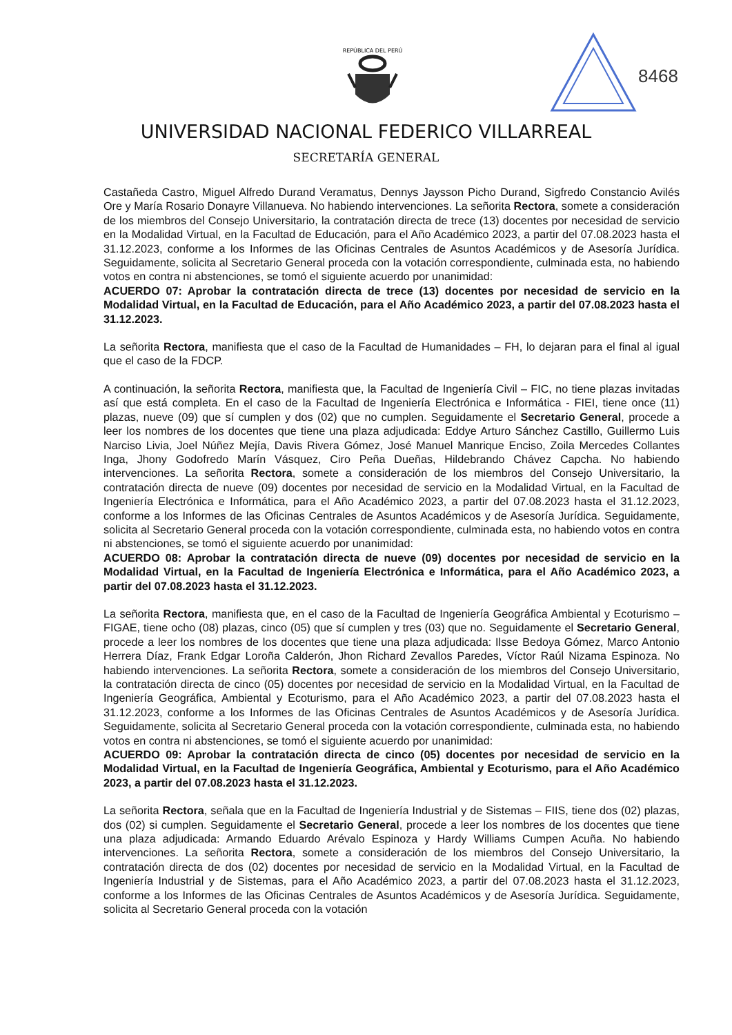REPÚBLICA DEL PERÚ
8468
UNIVERSIDAD NACIONAL FEDERICO VILLARREAL
SECRETARÍA GENERAL
Castañeda Castro, Miguel Alfredo Durand Veramatus, Dennys Jaysson Picho Durand, Sigfredo Constancio Avilés Ore y María Rosario Donayre Villanueva. No habiendo intervenciones. La señorita Rectora, somete a consideración de los miembros del Consejo Universitario, la contratación directa de trece (13) docentes por necesidad de servicio en la Modalidad Virtual, en la Facultad de Educación, para el Año Académico 2023, a partir del 07.08.2023 hasta el 31.12.2023, conforme a los Informes de las Oficinas Centrales de Asuntos Académicos y de Asesoría Jurídica. Seguidamente, solicita al Secretario General proceda con la votación correspondiente, culminada esta, no habiendo votos en contra ni abstenciones, se tomó el siguiente acuerdo por unanimidad:
ACUERDO 07: Aprobar la contratación directa de trece (13) docentes por necesidad de servicio en la Modalidad Virtual, en la Facultad de Educación, para el Año Académico 2023, a partir del 07.08.2023 hasta el 31.12.2023.
La señorita Rectora, manifiesta que el caso de la Facultad de Humanidades – FH, lo dejaran para el final al igual que el caso de la FDCP.
A continuación, la señorita Rectora, manifiesta que, la Facultad de Ingeniería Civil – FIC, no tiene plazas invitadas así que está completa. En el caso de la Facultad de Ingeniería Electrónica e Informática - FIEI, tiene once (11) plazas, nueve (09) que sí cumplen y dos (02) que no cumplen. Seguidamente el Secretario General, procede a leer los nombres de los docentes que tiene una plaza adjudicada: Eddye Arturo Sánchez Castillo, Guillermo Luis Narciso Livia, Joel Núñez Mejía, Davis Rivera Gómez, José Manuel Manrique Enciso, Zoila Mercedes Collantes Inga, Jhony Godofredo Marín Vásquez, Ciro Peña Dueñas, Hildebrando Chávez Capcha. No habiendo intervenciones. La señorita Rectora, somete a consideración de los miembros del Consejo Universitario, la contratación directa de nueve (09) docentes por necesidad de servicio en la Modalidad Virtual, en la Facultad de Ingeniería Electrónica e Informática, para el Año Académico 2023, a partir del 07.08.2023 hasta el 31.12.2023, conforme a los Informes de las Oficinas Centrales de Asuntos Académicos y de Asesoría Jurídica. Seguidamente, solicita al Secretario General proceda con la votación correspondiente, culminada esta, no habiendo votos en contra ni abstenciones, se tomó el siguiente acuerdo por unanimidad:
ACUERDO 08: Aprobar la contratación directa de nueve (09) docentes por necesidad de servicio en la Modalidad Virtual, en la Facultad de Ingeniería Electrónica e Informática, para el Año Académico 2023, a partir del 07.08.2023 hasta el 31.12.2023.
La señorita Rectora, manifiesta que, en el caso de la Facultad de Ingeniería Geográfica Ambiental y Ecoturismo – FIGAE, tiene ocho (08) plazas, cinco (05) que sí cumplen y tres (03) que no. Seguidamente el Secretario General, procede a leer los nombres de los docentes que tiene una plaza adjudicada: Ilsse Bedoya Gómez, Marco Antonio Herrera Díaz, Frank Edgar Loroña Calderón, Jhon Richard Zevallos Paredes, Víctor Raúl Nizama Espinoza. No habiendo intervenciones. La señorita Rectora, somete a consideración de los miembros del Consejo Universitario, la contratación directa de cinco (05) docentes por necesidad de servicio en la Modalidad Virtual, en la Facultad de Ingeniería Geográfica, Ambiental y Ecoturismo, para el Año Académico 2023, a partir del 07.08.2023 hasta el 31.12.2023, conforme a los Informes de las Oficinas Centrales de Asuntos Académicos y de Asesoría Jurídica. Seguidamente, solicita al Secretario General proceda con la votación correspondiente, culminada esta, no habiendo votos en contra ni abstenciones, se tomó el siguiente acuerdo por unanimidad:
ACUERDO 09: Aprobar la contratación directa de cinco (05) docentes por necesidad de servicio en la Modalidad Virtual, en la Facultad de Ingeniería Geográfica, Ambiental y Ecoturismo, para el Año Académico 2023, a partir del 07.08.2023 hasta el 31.12.2023.
La señorita Rectora, señala que en la Facultad de Ingeniería Industrial y de Sistemas – FIIS, tiene dos (02) plazas, dos (02) si cumplen. Seguidamente el Secretario General, procede a leer los nombres de los docentes que tiene una plaza adjudicada: Armando Eduardo Arévalo Espinoza y Hardy Williams Cumpen Acuña. No habiendo intervenciones. La señorita Rectora, somete a consideración de los miembros del Consejo Universitario, la contratación directa de dos (02) docentes por necesidad de servicio en la Modalidad Virtual, en la Facultad de Ingeniería Industrial y de Sistemas, para el Año Académico 2023, a partir del 07.08.2023 hasta el 31.12.2023, conforme a los Informes de las Oficinas Centrales de Asuntos Académicos y de Asesoría Jurídica. Seguidamente, solicita al Secretario General proceda con la votación